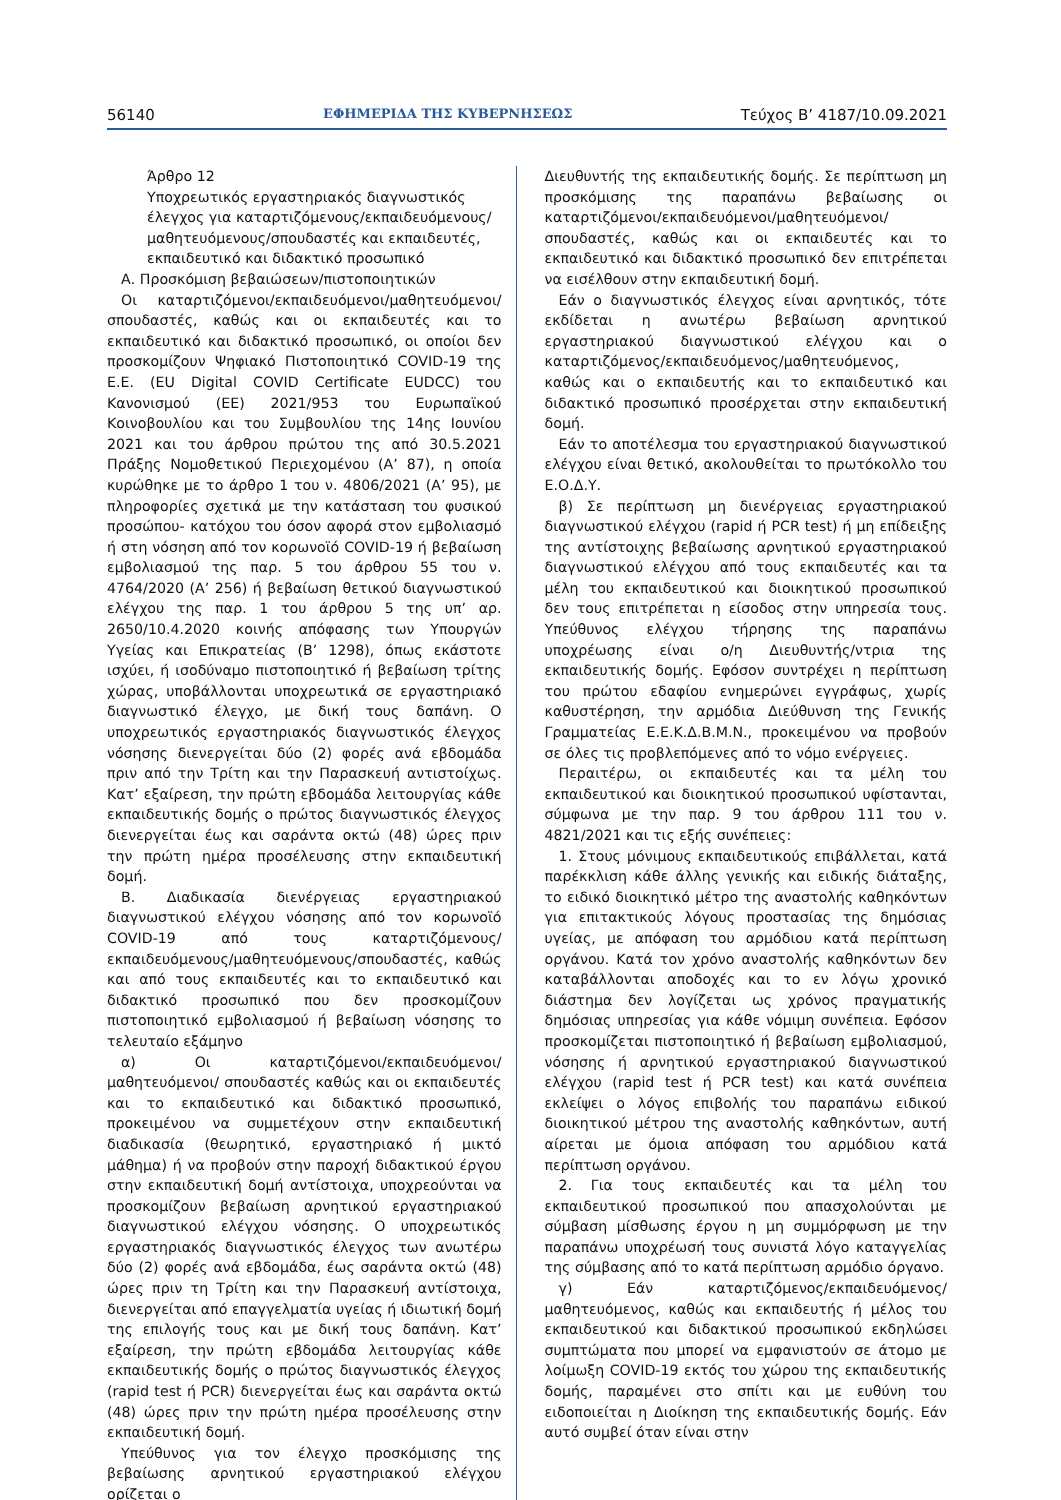56140 ΕΦΗΜΕΡΙΔΑ ΤΗΣ ΚΥΒΕΡΝΗΣΕΩΣ Τεύχος B’ 4187/10.09.2021
Άρθρο 12
Υποχρεωτικός εργαστηριακός διαγνωστικός έλεγχος για καταρτιζόμενους/εκπαιδευόμενους/ μαθητευόμενους/σπουδαστές και εκπαιδευτές, εκπαιδευτικό και διδακτικό προσωπικό
Α. Προσκόμιση βεβαιώσεων/πιστοποιητικών
Οι καταρτιζόμενοι/εκπαιδευόμενοι/μαθητευόμενοι/ σπουδαστές, καθώς και οι εκπαιδευτές και το εκπαιδευτικό και διδακτικό προσωπικό, οι οποίοι δεν προσκομίζουν Ψηφιακό Πιστοποιητικό COVID-19 της Ε.Ε. (EU Digital COVID Certificate EUDCC) του Κανονισμού (ΕΕ) 2021/953 του Ευρωπαϊκού Κοινοβουλίου και του Συμβουλίου της 14ης Ιουνίου 2021 και του άρθρου πρώτου της από 30.5.2021 Πράξης Νομοθετικού Περιεχομένου (Α’ 87), η οποία κυρώθηκε με το άρθρο 1 του ν. 4806/2021 (Α’ 95), με πληροφορίες σχετικά με την κατάσταση του φυσικού προσώπου- κατόχου του όσον αφορά στον εμβολιασμό ή στη νόσηση από τον κορωνοϊό COVID-19 ή βεβαίωση εμβολιασμού της παρ. 5 του άρθρου 55 του ν. 4764/2020 (Α’ 256) ή βεβαίωση θετικού διαγνωστικού ελέγχου της παρ. 1 του άρθρου 5 της υπ’ αρ. 2650/10.4.2020 κοινής απόφασης των Υπουργών Υγείας και Επικρατείας (Β’ 1298), όπως εκάστοτε ισχύει, ή ισοδύναμο πιστοποιητικό ή βεβαίωση τρίτης χώρας, υποβάλλονται υποχρεωτικά σε εργαστηριακό διαγνωστικό έλεγχο, με δική τους δαπάνη. Ο υποχρεωτικός εργαστηριακός διαγνωστικός έλεγχος νόσησης διενεργείται δύο (2) φορές ανά εβδομάδα πριν από την Τρίτη και την Παρασκευή αντιστοίχως. Κατ’ εξαίρεση, την πρώτη εβδομάδα λειτουργίας κάθε εκπαιδευτικής δομής ο πρώτος διαγνωστικός έλεγχος διενεργείται έως και σαράντα οκτώ (48) ώρες πριν την πρώτη ημέρα προσέλευσης στην εκπαιδευτική δομή.
Β. Διαδικασία διενέργειας εργαστηριακού διαγνωστικού ελέγχου νόσησης από τον κορωνοϊό COVID-19 από τους καταρτιζόμενους/εκπαιδευόμενους/μαθητευόμενους/σπουδαστές, καθώς και από τους εκπαιδευτές και το εκπαιδευτικό και διδακτικό προσωπικό που δεν προσκομίζουν πιστοποιητικό εμβολιασμού ή βεβαίωση νόσησης το τελευταίο εξάμηνο
α) Οι καταρτιζόμενοι/εκπαιδευόμενοι/μαθητευόμενοι/ σπουδαστές καθώς και οι εκπαιδευτές και το εκπαιδευτικό και διδακτικό προσωπικό, προκειμένου να συμμετέχουν στην εκπαιδευτική διαδικασία (θεωρητικό, εργαστηριακό ή μικτό μάθημα) ή να προβούν στην παροχή διδακτικού έργου στην εκπαιδευτική δομή αντίστοιχα, υποχρεούνται να προσκομίζουν βεβαίωση αρνητικού εργαστηριακού διαγνωστικού ελέγχου νόσησης. Ο υποχρεωτικός εργαστηριακός διαγνωστικός έλεγχος των ανωτέρω δύο (2) φορές ανά εβδομάδα, έως σαράντα οκτώ (48) ώρες πριν τη Τρίτη και την Παρασκευή αντίστοιχα, διενεργείται από επαγγελματία υγείας ή ιδιωτική δομή της επιλογής τους και με δική τους δαπάνη. Κατ’ εξαίρεση, την πρώτη εβδομάδα λειτουργίας κάθε εκπαιδευτικής δομής ο πρώτος διαγνωστικός έλεγχος (rapid test ή PCR) διενεργείται έως και σαράντα οκτώ (48) ώρες πριν την πρώτη ημέρα προσέλευσης στην εκπαιδευτική δομή.
Υπεύθυνος για τον έλεγχο προσκόμισης της βεβαίωσης αρνητικού εργαστηριακού ελέγχου ορίζεται ο
Διευθυντής της εκπαιδευτικής δομής. Σε περίπτωση μη προσκόμισης της παραπάνω βεβαίωσης οι καταρτιζόμενοι/εκπαιδευόμενοι/μαθητευόμενοι/σπουδαστές, καθώς και οι εκπαιδευτές και το εκπαιδευτικό και διδακτικό προσωπικό δεν επιτρέπεται να εισέλθουν στην εκπαιδευτική δομή.
Εάν ο διαγνωστικός έλεγχος είναι αρνητικός, τότε εκδίδεται η ανωτέρω βεβαίωση αρνητικού εργαστηριακού διαγνωστικού ελέγχου και ο καταρτιζόμενος/εκπαιδευόμενος/μαθητευόμενος, καθώς και ο εκπαιδευτής και το εκπαιδευτικό και διδακτικό προσωπικό προσέρχεται στην εκπαιδευτική δομή.
Εάν το αποτέλεσμα του εργαστηριακού διαγνωστικού ελέγχου είναι θετικό, ακολουθείται το πρωτόκολλο του Ε.Ο.Δ.Υ.
β) Σε περίπτωση μη διενέργειας εργαστηριακού διαγνωστικού ελέγχου (rapid ή PCR test) ή μη επίδειξης της αντίστοιχης βεβαίωσης αρνητικού εργαστηριακού διαγνωστικού ελέγχου από τους εκπαιδευτές και τα μέλη του εκπαιδευτικού και διοικητικού προσωπικού δεν τους επιτρέπεται η είσοδος στην υπηρεσία τους. Υπεύθυνος ελέγχου τήρησης της παραπάνω υποχρέωσης είναι ο/η Διευθυντής/ντρια της εκπαιδευτικής δομής. Εφόσον συντρέχει η περίπτωση του πρώτου εδαφίου ενημερώνει εγγράφως, χωρίς καθυστέρηση, την αρμόδια Διεύθυνση της Γενικής Γραμματείας Ε.Ε.Κ.Δ.Β.Μ.Ν., προκειμένου να προβούν σε όλες τις προβλεπόμενες από το νόμο ενέργειες.
Περαιτέρω, οι εκπαιδευτές και τα μέλη του εκπαιδευτικού και διοικητικού προσωπικού υφίστανται, σύμφωνα με την παρ. 9 του άρθρου 111 του ν. 4821/2021 και τις εξής συνέπειες:
1. Στους μόνιμους εκπαιδευτικούς επιβάλλεται, κατά παρέκκλιση κάθε άλλης γενικής και ειδικής διάταξης, το ειδικό διοικητικό μέτρο της αναστολής καθηκόντων για επιτακτικούς λόγους προστασίας της δημόσιας υγείας, με απόφαση του αρμόδιου κατά περίπτωση οργάνου. Κατά τον χρόνο αναστολής καθηκόντων δεν καταβάλλονται αποδοχές και το εν λόγω χρονικό διάστημα δεν λογίζεται ως χρόνος πραγματικής δημόσιας υπηρεσίας για κάθε νόμιμη συνέπεια. Εφόσον προσκομίζεται πιστοποιητικό ή βεβαίωση εμβολιασμού, νόσησης ή αρνητικού εργαστηριακού διαγνωστικού ελέγχου (rapid test ή PCR test) και κατά συνέπεια εκλείψει ο λόγος επιβολής του παραπάνω ειδικού διοικητικού μέτρου της αναστολής καθηκόντων, αυτή αίρεται με όμοια απόφαση του αρμόδιου κατά περίπτωση οργάνου.
2. Για τους εκπαιδευτές και τα μέλη του εκπαιδευτικού προσωπικού που απασχολούνται με σύμβαση μίσθωσης έργου η μη συμμόρφωση με την παραπάνω υποχρέωσή τους συνιστά λόγο καταγγελίας της σύμβασης από το κατά περίπτωση αρμόδιο όργανο.
γ) Εάν καταρτιζόμενος/εκπαιδευόμενος/μαθητευόμενος, καθώς και εκπαιδευτής ή μέλος του εκπαιδευτικού και διδακτικού προσωπικού εκδηλώσει συμπτώματα που μπορεί να εμφανιστούν σε άτομο με λοίμωξη COVID-19 εκτός του χώρου της εκπαιδευτικής δομής, παραμένει στο σπίτι και με ευθύνη του ειδοποιείται η Διοίκηση της εκπαιδευτικής δομής. Εάν αυτό συμβεί όταν είναι στην